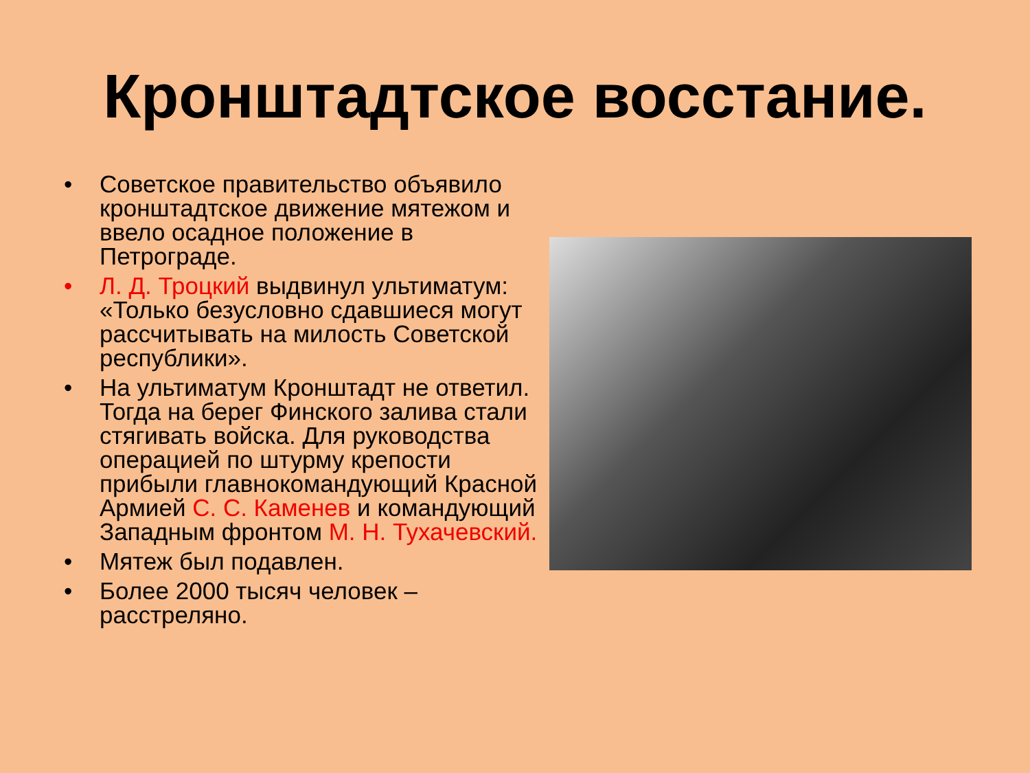Кронштадтское восстание.
• Советское правительство объявило кронштадтское движение мятежом и ввело осадное положение в Петрограде.
• Л. Д. Троцкий выдвинул ультиматум: «Только безусловно сдавшиеся могут рассчитывать на милость Советской республики».
• На ультиматум Кронштадт не ответил. Тогда на берег Финского залива стали стягивать войска. Для руководства операцией по штурму крепости прибыли главнокомандующий Красной Армией С. С. Каменев и командующий Западным фронтом М. Н. Тухачевский.
• Мятеж был подавлен.
• Более 2000 тысяч человек – расстреляно.